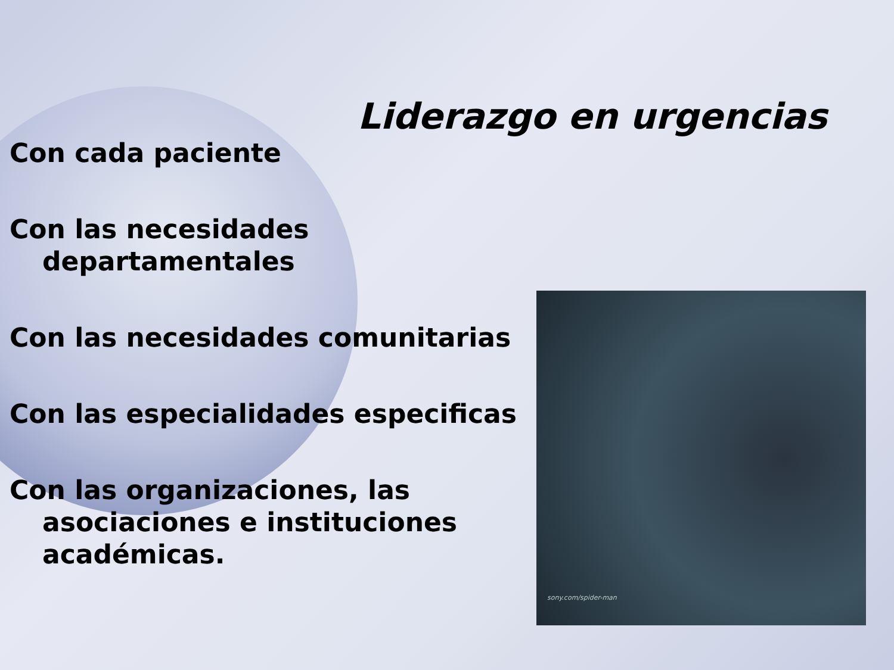Liderazgo en urgencias
Con cada paciente
Con las necesidades departamentales
Con las necesidades comunitarias
Con las especialidades especificas
Con las organizaciones, las asociaciones e instituciones académicas.
sony.com/spider-man